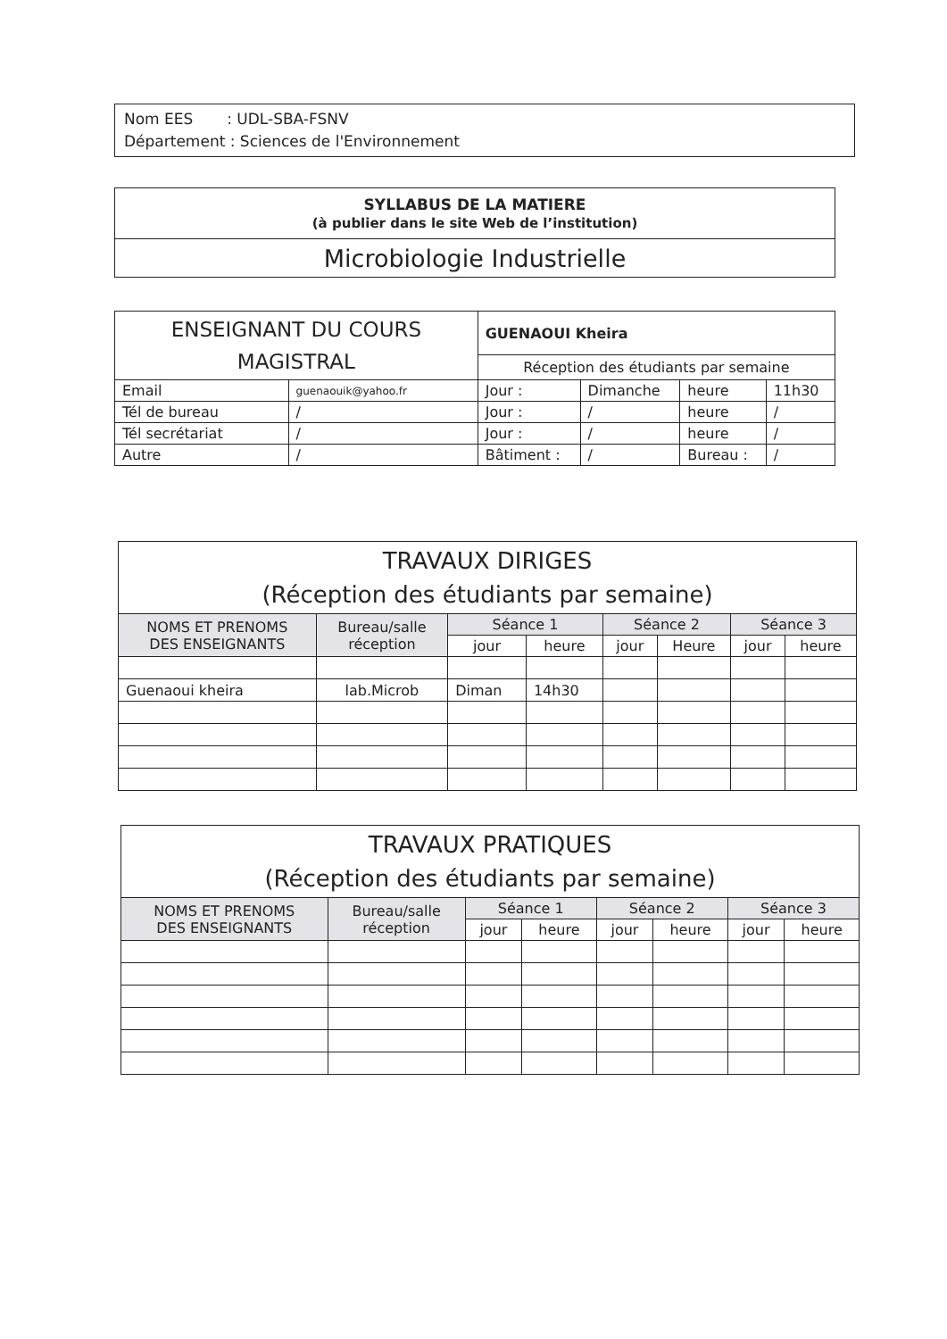Nom EES : UDL-SBA-FSNV
Département : Sciences de l'Environnement
| SYLLABUS DE LA MATIERE (à publier dans le site Web de l’institution) |
| Microbiologie Industrielle |
| ENSEIGNANT DU COURS MAGISTRAL | | GUENAOUI Kheira | | | |
| | | Réception des étudiants par semaine | | | |
| Email | guenaouik@yahoo.fr | Jour : | Dimanche | heure | 11h30 |
| Tél de bureau | / | Jour : | / | heure | / |
| Tél secrétariat | / | Jour : | / | heure | / |
| Autre | / | Bâtiment : | / | Bureau : | / |
| TRAVAUX DIRIGES (Réception des étudiants par semaine) | | | | | | | |
| NOMS ET PRENOMS DES ENSEIGNANTS | Bureau/salle réception | Séance 1 | | Séance 2 | | Séance 3 | |
| | | jour | heure | jour | Heure | jour | heure |
| Guenaoui kheira | lab.Microb | Diman | 14h30 | | | | |
| TRAVAUX PRATIQUES (Réception des étudiants par semaine) | | | | | | | |
| NOMS ET PRENOMS DES ENSEIGNANTS | Bureau/salle réception | Séance 1 | | Séance 2 | | Séance 3 | |
| | | jour | heure | jour | heure | jour | heure |